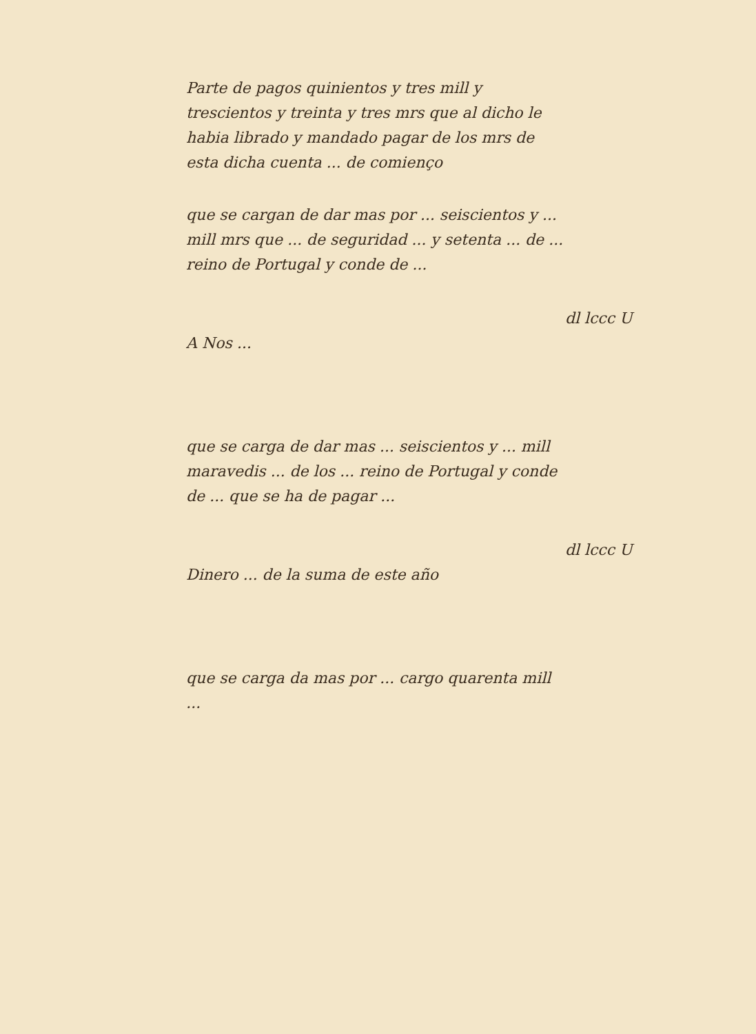Parte de pagos quinientos y tres mill y trescientos y treinta y tres mrs que al dicho le habia librado y mandado pagar de los mrs de esta dicha cuenta ... de comienço
que se cargan de dar mas por ... seiscientos y ... mill mrs que ... de seguridad ... y setenta ... de ... reino de Portugal y conde de ...
dl lccc U
A Nos ...
que se carga de dar mas ... seiscientos y ... mill maravedis ... de los ... reino de Portugal y conde de ... que se ha de pagar ...
dl lccc U
Dinero ... de la suma de este año
que se carga da mas por ... cargo quarenta mill ...